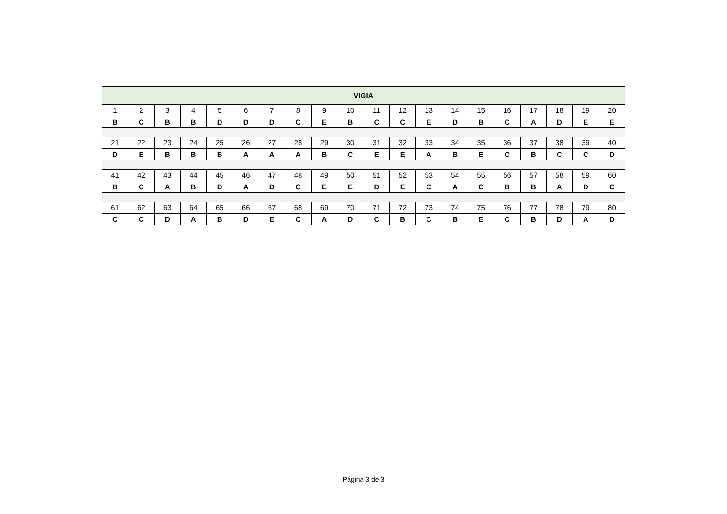| VIGIA | | | | | | | | | | | | | | | | | | | |
| --- | --- | --- | --- | --- | --- | --- | --- | --- | --- | --- | --- | --- | --- | --- | --- | --- | --- | --- | --- |
| 1 | 2 | 3 | 4 | 5 | 6 | 7 | 8 | 9 | 10 | 11 | 12 | 13 | 14 | 15 | 16 | 17 | 18 | 19 | 20 |
| B | C | B | B | D | D | D | C | E | B | C | C | E | D | B | C | A | D | E | E |
| 21 | 22 | 23 | 24 | 25 | 26 | 27 | 28 | 29 | 30 | 31 | 32 | 33 | 34 | 35 | 36 | 37 | 38 | 39 | 40 |
| D | E | B | B | B | A | A | A | B | C | E | E | A | B | E | C | B | C | C | D |
| 41 | 42 | 43 | 44 | 45 | 46 | 47 | 48 | 49 | 50 | 51 | 52 | 53 | 54 | 55 | 56 | 57 | 58 | 59 | 60 |
| B | C | A | B | D | A | D | C | E | E | D | E | C | A | C | B | B | A | D | C |
| 61 | 62 | 63 | 64 | 65 | 66 | 67 | 68 | 69 | 70 | 71 | 72 | 73 | 74 | 75 | 76 | 77 | 78 | 79 | 80 |
| C | C | D | A | B | D | E | C | A | D | C | B | C | B | E | C | B | D | A | D |
Página 3 de 3